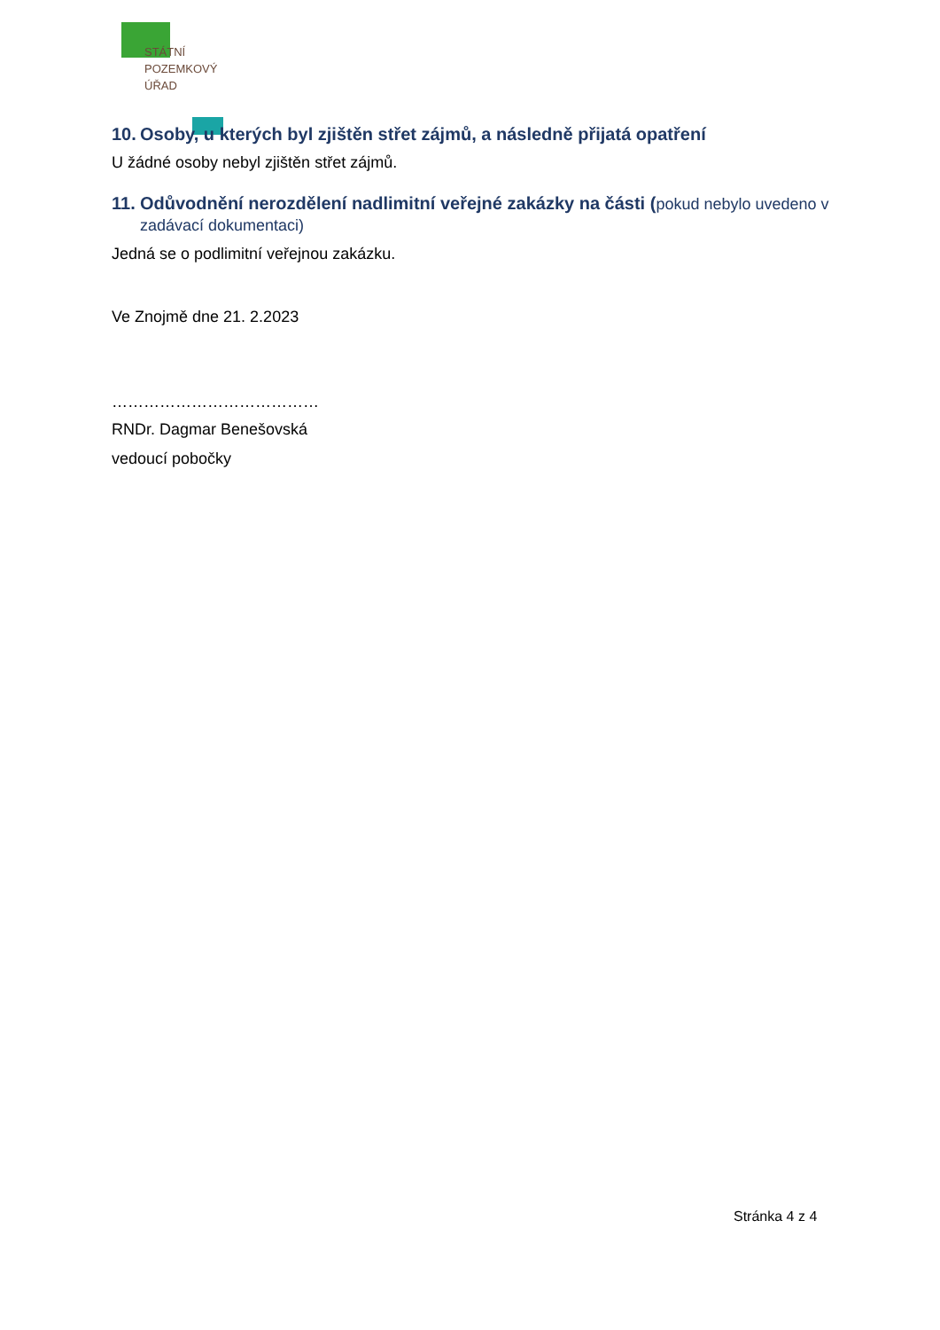STÁTNÍ
POZEMKOVÝ
ÚŘAD
10. Osoby, u kterých byl zjištěn střet zájmů, a následně přijatá opatření
U žádné osoby nebyl zjištěn střet zájmů.
11. Odůvodnění nerozdělení nadlimitní veřejné zakázky na části (pokud nebylo uvedeno v zadávací dokumentaci)
Jedná se o podlimitní veřejnou zakázku.
Ve Znojmě dne 21. 2.2023
…………………………………
RNDr. Dagmar Benešovská
vedoucí pobočky
Stránka 4 z 4